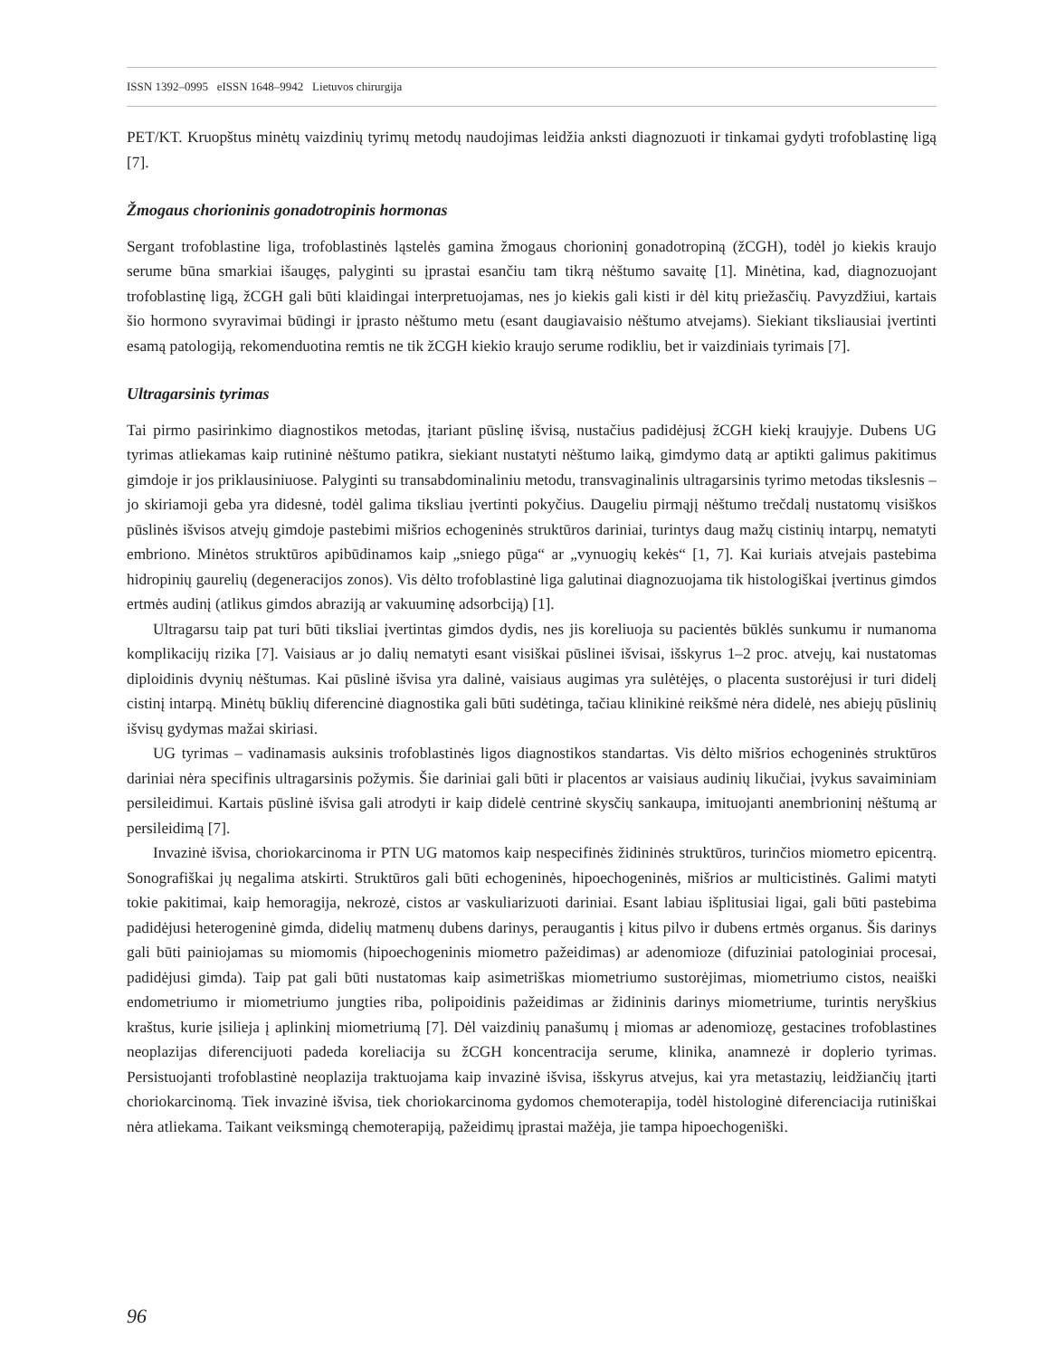ISSN 1392–0995 eISSN 1648–9942 Lietuvos chirurgija
PET/KT. Kruopštus minėtų vaizdinių tyrimų metodų naudojimas leidžia anksti diagnozuoti ir tinkamai gydyti trofoblastinę ligą [7].
Žmogaus chorioninis gonadotropinis hormonas
Sergant trofoblastine liga, trofoblastinės ląstelės gamina žmogaus chorioninį gonadotropiną (žCGH), todėl jo kiekis kraujo serume būna smarkiai išaugęs, palyginti su įprastai esančiu tam tikrą nėštumo savaitę [1]. Minėtina, kad, diagnozuojant trofoblastinę ligą, žCGH gali būti klaidingai interpretuojamas, nes jo kiekis gali kisti ir dėl kitų priežasčių. Pavyzdžiui, kartais šio hormono svyravimai būdingi ir įprasto nėštumo metu (esant daugiavaisio nėštumo atvejams). Siekiant tiksliausiai įvertinti esamą patologiją, rekomenduotina remtis ne tik žCGH kiekio kraujo serume rodikliu, bet ir vaizdiniais tyrimais [7].
Ultragarsinis tyrimas
Tai pirmo pasirinkimo diagnostikos metodas, įtariant pūslinę išvisą, nustačius padidėjusį žCGH kiekį kraujyje. Dubens UG tyrimas atliekamas kaip rutininė nėštumo patikra, siekiant nustatyti nėštumo laiką, gimdymo datą ar aptikti galimus pakitimus gimdoje ir jos priklausiniuose. Palyginti su transabdominaliniu metodu, transvaginalinis ultragarsinis tyrimo metodas tikslesnis – jo skiriamoji geba yra didesnė, todėl galima tiksliau įvertinti pokyčius. Daugeliu pirmąjį nėštumo trečdalį nustatomų visiškos pūslinės išvisos atvejų gimdoje pastebimi mišrios echogeninės struktūros dariniai, turintys daug mažų cistinių intarpų, nematyti embriono. Minėtos struktūros apibūdinamos kaip „sniego pūga“ ar „vynuogių kekės“ [1, 7]. Kai kuriais atvejais pastebima hidropinių gaurelių (degeneracijos zonos). Vis dėlto trofoblastinė liga galutinai diagnozuojama tik histologiškai įvertinus gimdos ertmės audinį (atlikus gimdos abraziją ar vakuuminę adsorbciją) [1].
Ultragarsu taip pat turi būti tiksliai įvertintas gimdos dydis, nes jis koreliuoja su pacientės būklės sunkumu ir numanoma komplikacijų rizika [7]. Vaisiaus ar jo dalių nematyti esant visiškai pūslinei išvisai, išskyrus 1–2 proc. atvejų, kai nustatomas diploidinis dvynių nėštumas. Kai pūslinė išvisa yra dalinė, vaisiaus augimas yra sulėtėjęs, o placenta sustorėjusi ir turi didelį cistinį intarpą. Minėtų būklių diferencinė diagnostika gali būti sudėtinga, tačiau klinikinė reikšmė nėra didelė, nes abiejų pūslinių išvisų gydymas mažai skiriasi.
UG tyrimas – vadinamasis auksinis trofoblastinės ligos diagnostikos standartas. Vis dėlto mišrios echogeninės struktūros dariniai nėra specifinis ultragarsinis požymis. Šie dariniai gali būti ir placentos ar vaisiaus audinių likučiai, įvykus savaiminiam persileidimui. Kartais pūslinė išvisa gali atrodyti ir kaip didelė centrinė skysčių sankaupa, imituojanti anembrioninį nėštumą ar persileidimą [7].
Invazinė išvisa, chorio­karcinoma ir PTN UG matomos kaip nespecifinės židininės struktūros, turinčios miometro epicentrą. Sonografiškai jų negalima atskirti. Struktūros gali būti echogeninės, hipoechogeninės, mišrios ar multicistinės. Galimi matyti tokie pakitimai, kaip hemoragija, nekrozė, cistos ar vaskuliarizuoti dariniai. Esant labiau išplitusiai ligai, gali būti pastebima padidėjusi heterogeninė gimda, didelių matmenų dubens darinys, peraugantis į kitus pilvo ir dubens ertmės organus. Šis darinys gali būti painiojamas su miomomis (hipoechogeninis miometro pažeidimas) ar adenomioze (difuziniai patologiniai procesai, padidėjusi gimda). Taip pat gali būti nustatomas kaip asimetriškas miometriumo sustorėjimas, miometriumo cistos, neaiški endometriumo ir miometriumo jungties riba, polipoidinis pažeidimas ar židininis darinys miometriume, turintis neryškius kraštus, kurie įsilieja į aplinkinį miometriumą [7]. Dėl vaizdinių panašumų į miomas ar adenomiozę, gestacines trofoblastines neoplazijas diferencijuoti padeda koreliacija su žCGH koncentracija serume, klinika, anamnezė ir doplerio tyrimas. Persistuojanti trofoblastinė neoplazija traktuojama kaip invazinė išvisa, išskyrus atvejus, kai yra metastazių, leidžiančių įtarti choriokarcinomą. Tiek invazinė išvisa, tiek choriokarcinoma gydomos chemoterapija, todėl histologinė diferenciacija rutiniškai nėra atliekama. Taikant veiksmingą chemoterapiją, pažeidimų įprastai mažėja, jie tampa hipoechogeniški.
96